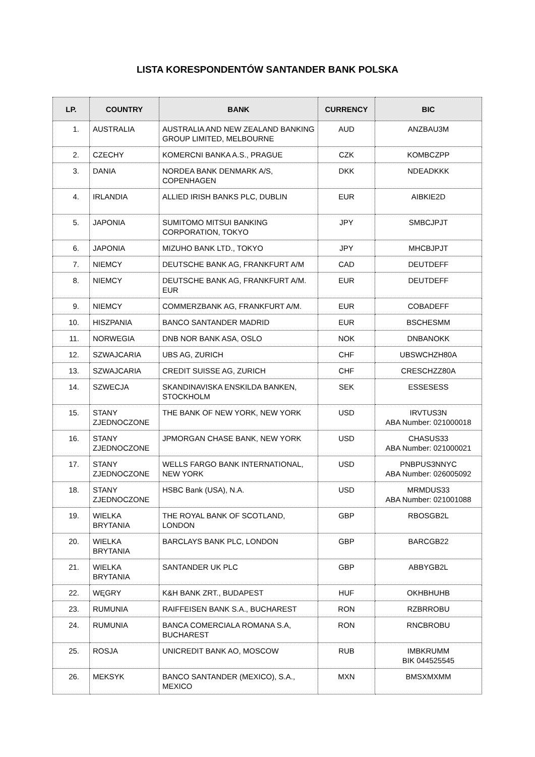LISTA KORESPONDENTÓW SANTANDER BANK POLSKA
| LP. | COUNTRY | BANK | CURRENCY | BIC |
| --- | --- | --- | --- | --- |
| 1. | AUSTRALIA | AUSTRALIA AND NEW ZEALAND BANKING GROUP LIMITED, MELBOURNE | AUD | ANZBAU3M |
| 2. | CZECHY | KOMERCNI BANKA A.S., PRAGUE | CZK | KOMBCZPP |
| 3. | DANIA | NORDEA BANK DENMARK A/S, COPENHAGEN | DKK | NDEADKKK |
| 4. | IRLANDIA | ALLIED IRISH BANKS PLC, DUBLIN | EUR | AIBKIE2D |
| 5. | JAPONIA | SUMITOMO MITSUI BANKING CORPORATION, TOKYO | JPY | SMBCJPJT |
| 6. | JAPONIA | MIZUHO BANK LTD., TOKYO | JPY | MHCBJPJT |
| 7. | NIEMCY | DEUTSCHE BANK AG, FRANKFURT A/M | CAD | DEUTDEFF |
| 8. | NIEMCY | DEUTSCHE BANK AG, FRANKFURT A/M. EUR | EUR | DEUTDEFF |
| 9. | NIEMCY | COMMERZBANK AG, FRANKFURT A/M. | EUR | COBADEFF |
| 10. | HISZPANIA | BANCO SANTANDER MADRID | EUR | BSCHESMM |
| 11. | NORWEGIA | DNB NOR BANK ASA, OSLO | NOK | DNBANOKK |
| 12. | SZWAJCARIA | UBS AG, ZURICH | CHF | UBSWCHZH80A |
| 13. | SZWAJCARIA | CREDIT SUISSE AG, ZURICH | CHF | CRESCHZZ80A |
| 14. | SZWECJA | SKANDINAVISKA ENSKILDA BANKEN, STOCKHOLM | SEK | ESSESESS |
| 15. | STANY ZJEDNOCZONE | THE BANK OF NEW YORK, NEW YORK | USD | IRVTUS3N ABA Number: 021000018 |
| 16. | STANY ZJEDNOCZONE | JPMORGAN CHASE BANK, NEW YORK | USD | CHASUS33 ABA Number: 021000021 |
| 17. | STANY ZJEDNOCZONE | WELLS FARGO BANK INTERNATIONAL, NEW YORK | USD | PNBPUS3NNYC ABA Number: 026005092 |
| 18. | STANY ZJEDNOCZONE | HSBC Bank (USA), N.A. | USD | MRMDUS33 ABA Number: 021001088 |
| 19. | WIELKA BRYTANIA | THE ROYAL BANK OF SCOTLAND, LONDON | GBP | RBOSGB2L |
| 20. | WIELKA BRYTANIA | BARCLAYS BANK PLC, LONDON | GBP | BARCGB22 |
| 21. | WIELKA BRYTANIA | SANTANDER UK PLC | GBP | ABBYGB2L |
| 22. | WĘGRY | K&H BANK ZRT., BUDAPEST | HUF | OKHBHUHB |
| 23. | RUMUNIA | RAIFFEISEN BANK S.A., BUCHAREST | RON | RZBRROBU |
| 24. | RUMUNIA | BANCA COMERCIALA ROMANA S.A, BUCHAREST | RON | RNCBROBU |
| 25. | ROSJA | UNICREDIT BANK AO, MOSCOW | RUB | IMBKRUMM BIK 044525545 |
| 26. | MEKSYK | BANCO SANTANDER (MEXICO), S.A., MEXICO | MXN | BMSXMXMM |